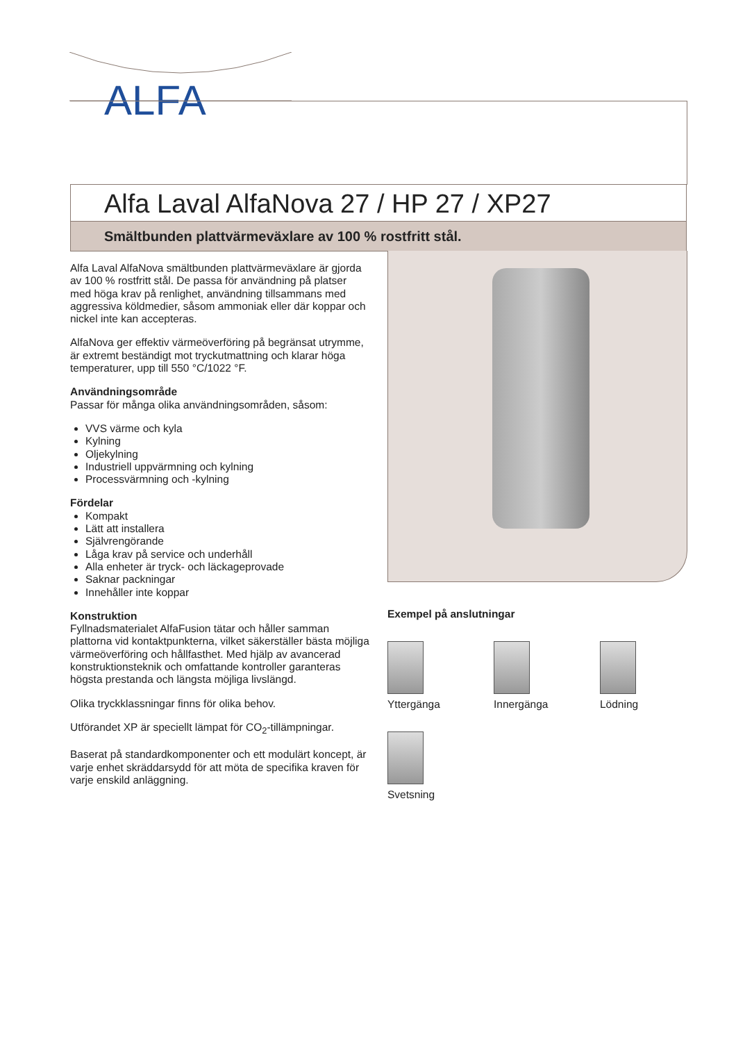ALFA
Alfa Laval AlfaNova 27 / HP 27 / XP27
Smältbunden plattvärmeväxlare av 100 % rostfritt stål.
Alfa Laval AlfaNova smältbunden plattvärmeväxlare är gjorda av 100 % rostfritt stål. De passa för användning på platser med höga krav på renlighet, användning tillsammans med aggressiva köldmedier, såsom ammoniak eller där koppar och nickel inte kan accepteras.
AlfaNova ger effektiv värmeöverföring på begränsat utrymme, är extremt beständigt mot tryckutmattning och klarar höga temperaturer, upp till 550 °C/1022 °F.
Användningsområde
Passar för många olika användningsområden, såsom:
VVS värme och kyla
Kylning
Oljekylning
Industriell uppvärmning och kylning
Processvärmning och -kylning
Fördelar
Kompakt
Lätt att installera
Självrengörande
Låga krav på service och underhåll
Alla enheter är tryck- och läckageprovade
Saknar packningar
Innehåller inte koppar
Konstruktion
Fyllnadsmaterialet AlfaFusion tätar och håller samman plattorna vid kontaktpunkterna, vilket säkerställer bästa möjliga värmeöverföring och hållfasthet. Med hjälp av avancerad konstruktionsteknik och omfattande kontroller garanteras högsta prestanda och längsta möjliga livslängd.
Olika tryckklassningar finns för olika behov.
Utförandet XP är speciellt lämpat för CO<sub>2</sub>-tillämpningar.
Baserat på standardkomponenter och ett modulärt koncept, är varje enhet skräddarsydd för att möta de specifika kraven för varje enskild anläggning.
Exempel på anslutningar
Yttergänga
Innergänga
Lödning
Svetsning